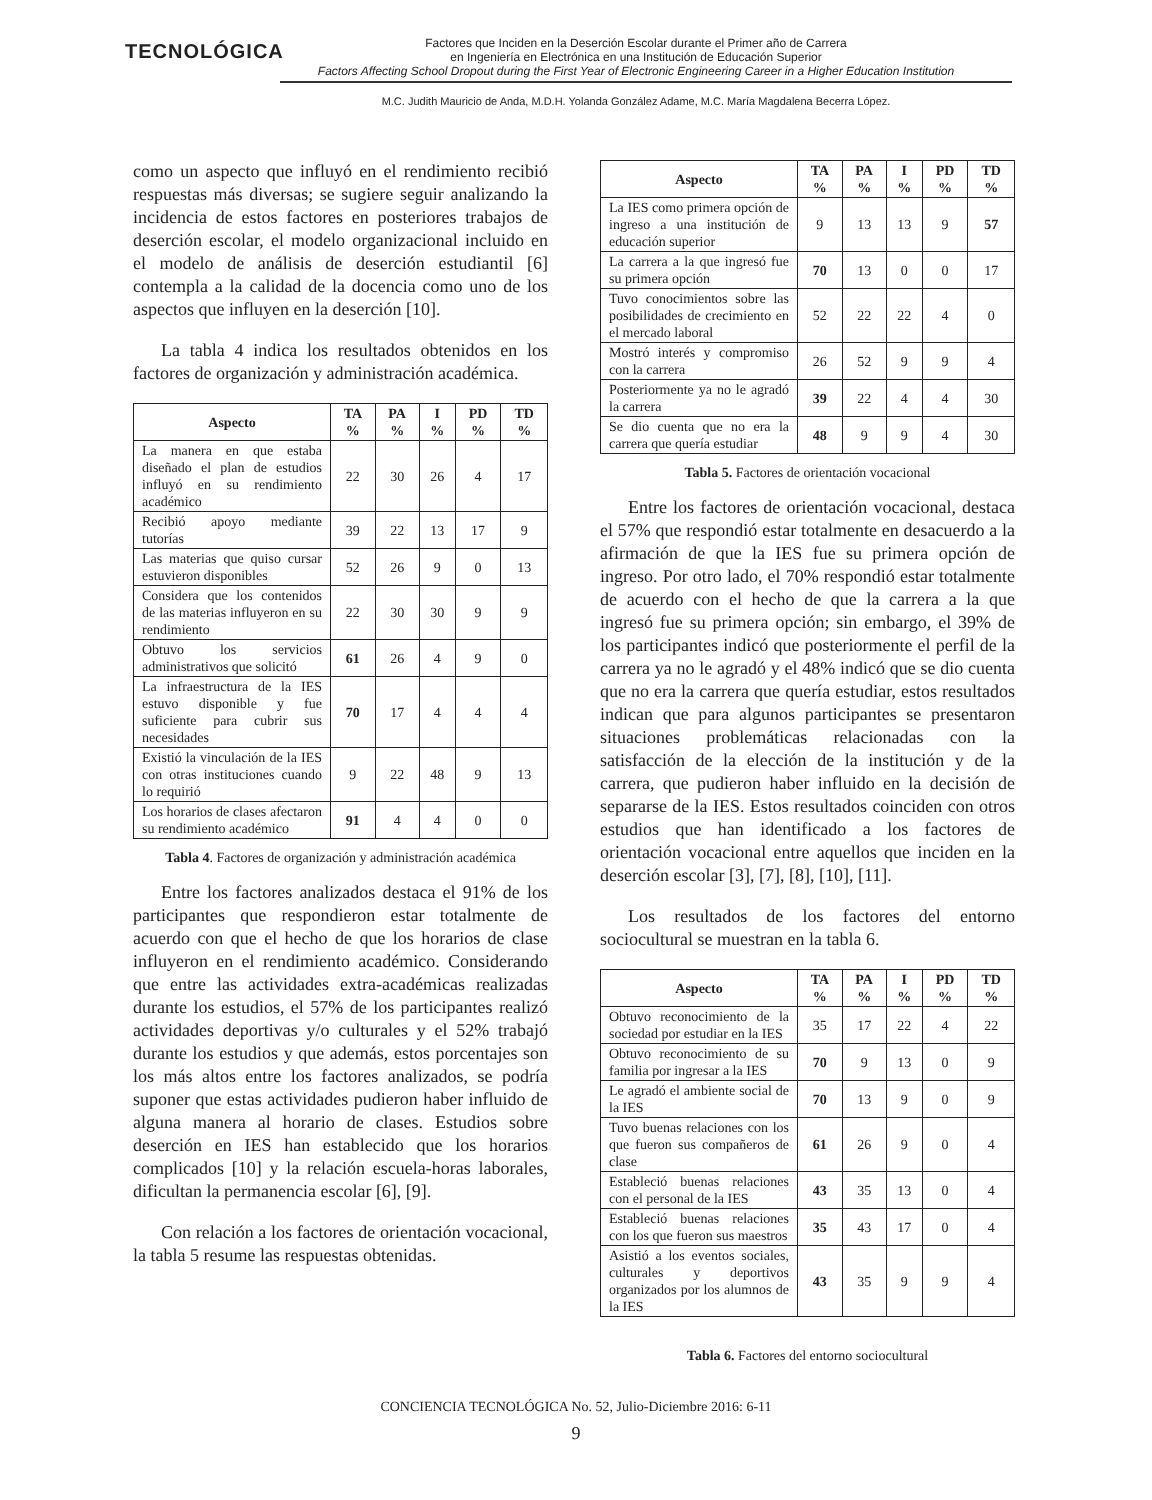TECNOLÓGICA
Factores que Inciden en la Deserción Escolar durante el Primer año de Carrera
en Ingeniería en Electrónica en una Institución de Educación Superior
Factors Affecting School Dropout during the First Year of Electronic Engineering Career in a Higher Education Institution
M.C. Judith Mauricio de Anda, M.D.H. Yolanda González Adame, M.C. María Magdalena Becerra López.
como un aspecto que influyó en el rendimiento recibió respuestas más diversas; se sugiere seguir analizando la incidencia de estos factores en posteriores trabajos de deserción escolar, el modelo organizacional incluido en el modelo de análisis de deserción estudiantil [6] contempla a la calidad de la docencia como uno de los aspectos que influyen en la deserción [10].
La tabla 4 indica los resultados obtenidos en los factores de organización y administración académica.
| Aspecto | TA % | PA % | I % | PD % | TD % |
| --- | --- | --- | --- | --- | --- |
| La manera en que estaba diseñado el plan de estudios influyó en su rendimiento académico | 22 | 30 | 26 | 4 | 17 |
| Recibió apoyo mediante tutorías | 39 | 22 | 13 | 17 | 9 |
| Las materias que quiso cursar estuvieron disponibles | 52 | 26 | 9 | 0 | 13 |
| Considera que los contenidos de las materias influyeron en su rendimiento | 22 | 30 | 30 | 9 | 9 |
| Obtuvo los servicios administrativos que solicitó | 61 | 26 | 4 | 9 | 0 |
| La infraestructura de la IES estuvo disponible y fue suficiente para cubrir sus necesidades | 70 | 17 | 4 | 4 | 4 |
| Existió la vinculación de la IES con otras instituciones cuando lo requirió | 9 | 22 | 48 | 9 | 13 |
| Los horarios de clases afectaron su rendimiento académico | 91 | 4 | 4 | 0 | 0 |
Tabla 4. Factores de organización y administración académica
Entre los factores analizados destaca el 91% de los participantes que respondieron estar totalmente de acuerdo con que el hecho de que los horarios de clase influyeron en el rendimiento académico. Considerando que entre las actividades extra-académicas realizadas durante los estudios, el 57% de los participantes realizó actividades deportivas y/o culturales y el 52% trabajó durante los estudios y que además, estos porcentajes son los más altos entre los factores analizados, se podría suponer que estas actividades pudieron haber influido de alguna manera al horario de clases. Estudios sobre deserción en IES han establecido que los horarios complicados [10] y la relación escuela-horas laborales, dificultan la permanencia escolar [6], [9].
Con relación a los factores de orientación vocacional, la tabla 5 resume las respuestas obtenidas.
| Aspecto | TA % | PA % | I % | PD % | TD % |
| --- | --- | --- | --- | --- | --- |
| La IES como primera opción de ingreso a una institución de educación superior | 9 | 13 | 13 | 9 | 57 |
| La carrera a la que ingresó fue su primera opción | 70 | 13 | 0 | 0 | 17 |
| Tuvo conocimientos sobre las posibilidades de crecimiento en el mercado laboral | 52 | 22 | 22 | 4 | 0 |
| Mostró interés y compromiso con la carrera | 26 | 52 | 9 | 9 | 4 |
| Posteriormente ya no le agradó la carrera | 39 | 22 | 4 | 4 | 30 |
| Se dio cuenta que no era la carrera que quería estudiar | 48 | 9 | 9 | 4 | 30 |
Tabla 5. Factores de orientación vocacional
Entre los factores de orientación vocacional, destaca el 57% que respondió estar totalmente en desacuerdo a la afirmación de que la IES fue su primera opción de ingreso. Por otro lado, el 70% respondió estar totalmente de acuerdo con el hecho de que la carrera a la que ingresó fue su primera opción; sin embargo, el 39% de los participantes indicó que posteriormente el perfil de la carrera ya no le agradó y el 48% indicó que se dio cuenta que no era la carrera que quería estudiar, estos resultados indican que para algunos participantes se presentaron situaciones problemáticas relacionadas con la satisfacción de la elección de la institución y de la carrera, que pudieron haber influido en la decisión de separarse de la IES. Estos resultados coinciden con otros estudios que han identificado a los factores de orientación vocacional entre aquellos que inciden en la deserción escolar [3], [7], [8], [10], [11].
Los resultados de los factores del entorno sociocultural se muestran en la tabla 6.
| Aspecto | TA % | PA % | I % | PD % | TD % |
| --- | --- | --- | --- | --- | --- |
| Obtuvo reconocimiento de la sociedad por estudiar en la IES | 35 | 17 | 22 | 4 | 22 |
| Obtuvo reconocimiento de su familia por ingresar a la IES | 70 | 9 | 13 | 0 | 9 |
| Le agradó el ambiente social de la IES | 70 | 13 | 9 | 0 | 9 |
| Tuvo buenas relaciones con los que fueron sus compañeros de clase | 61 | 26 | 9 | 0 | 4 |
| Estableció buenas relaciones con el personal de la IES | 43 | 35 | 13 | 0 | 4 |
| Estableció buenas relaciones con los que fueron sus maestros | 35 | 43 | 17 | 0 | 4 |
| Asistió a los eventos sociales, culturales y deportivos organizados por los alumnos de la IES | 43 | 35 | 9 | 9 | 4 |
Tabla 6. Factores del entorno sociocultural
CONCIENCIA TECNOLÓGICA No. 52, Julio-Diciembre 2016: 6-11
9